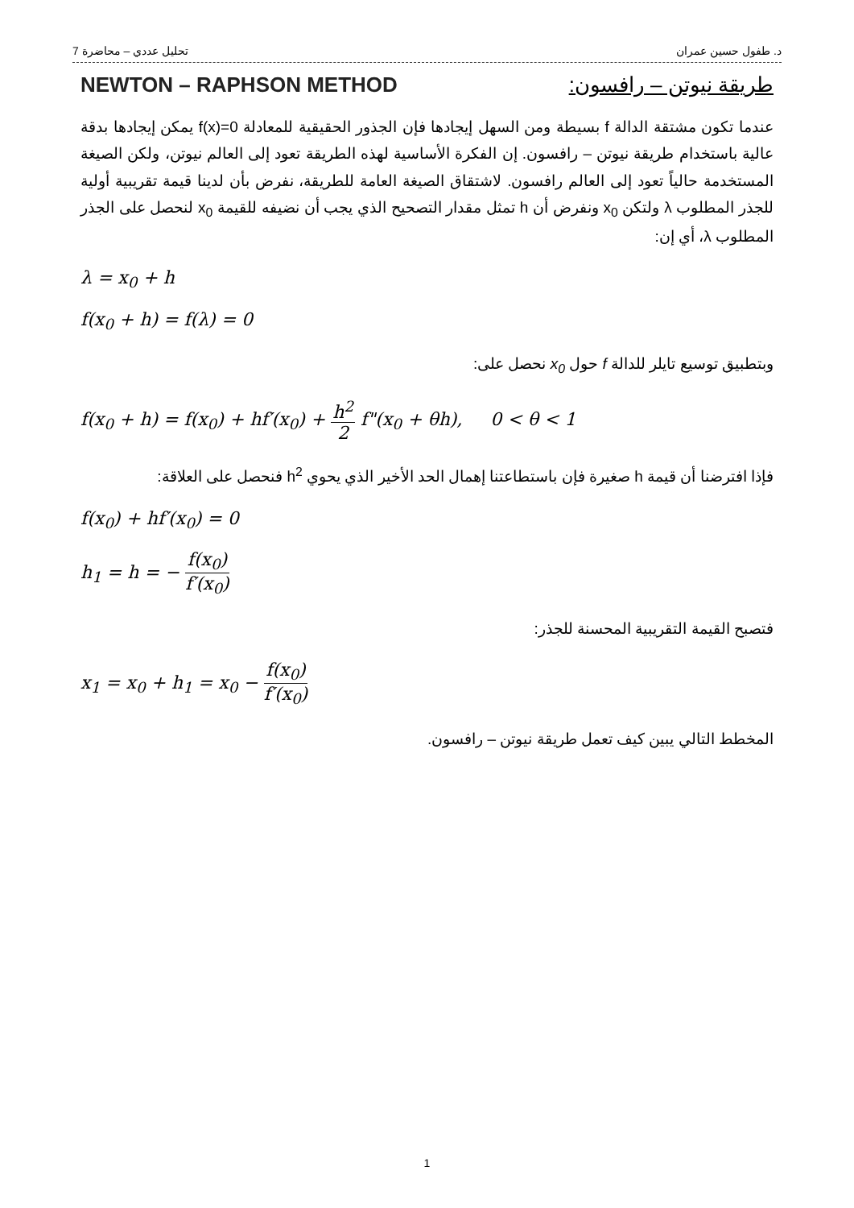د. طفول حسين عمران تحليل عددي – محاضرة 7
طريقة نيوتن – رافسون: NEWTON – RAPHSON METHOD
عندما تكون مشتقة الدالة f بسيطة ومن السهل إيجادها فإن الجذور الحقيقية للمعادلة f(x)=0 يمكن إيجادها بدقة عالية باستخدام طريقة نيوتن – رافسون. إن الفكرة الأساسية لهذه الطريقة تعود إلى العالم نيوتن، ولكن الصيغة المستخدمة حالياً تعود إلى العالم رافسون. لاشتقاق الصيغة العامة للطريقة، نفرض بأن لدينا قيمة تقريبية أولية للجذر المطلوب λ ولتكن x<sub>0</sub> ونفرض أن h تمثل مقدار التصحيح الذي يجب أن نضيفه للقيمة x<sub>0</sub> لنحصل على الجذر المطلوب λ، أي إن:
λ = x<sub>0</sub> + h
f(x<sub>0</sub> + h) = f(λ) = 0
وبتطبيق توسيع تايلر للدالة f حول x<sub>0</sub> نحصل على:
f(x<sub>0</sub> + h) = f(x<sub>0</sub>) + hf′(x<sub>0</sub>) + h<sup>2</sup> 2 f"(x<sub>0</sub> + θh), 0 < θ < 1
فإذا افترضنا أن قيمة h صغيرة فإن باستطاعتنا إهمال الحد الأخير الذي يحوي h<sup>2</sup> فنحصل على العلاقة:
f(x<sub>0</sub>) + hf′(x<sub>0</sub>) = 0
h<sub>1</sub> = h = − f(x<sub>0</sub>) f′(x<sub>0</sub>)
فتصبح القيمة التقريبية المحسنة للجذر:
x<sub>1</sub> = x<sub>0</sub> + h<sub>1</sub> = x<sub>0</sub> − f(x<sub>0</sub>) f′(x<sub>0</sub>)
المخطط التالي يبين كيف تعمل طريقة نيوتن – رافسون.
1